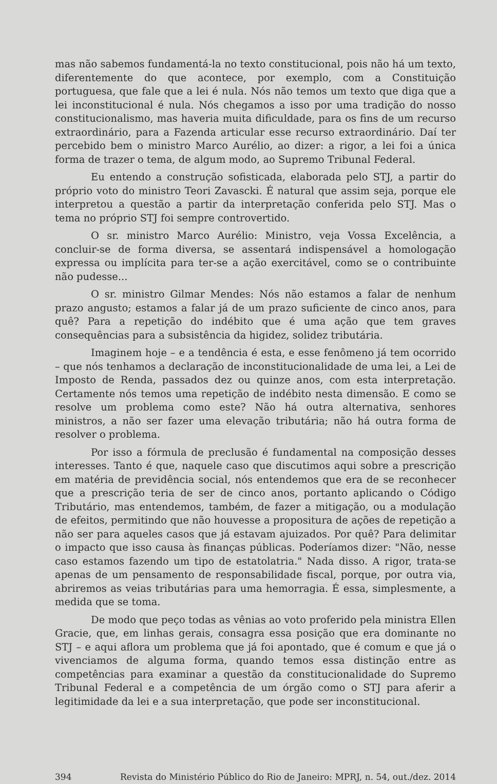mas não sabemos fundamentá-la no texto constitucional, pois não há um texto, diferentemente do que acontece, por exemplo, com a Constituição portuguesa, que fale que a lei é nula. Nós não temos um texto que diga que a lei inconstitucional é nula. Nós chegamos a isso por uma tradição do nosso constitucionalismo, mas haveria muita dificuldade, para os fins de um recurso extraordinário, para a Fazenda articular esse recurso extraordinário. Daí ter percebido bem o ministro Marco Aurélio, ao dizer: a rigor, a lei foi a única forma de trazer o tema, de algum modo, ao Supremo Tribunal Federal.
Eu entendo a construção sofisticada, elaborada pelo STJ, a partir do próprio voto do ministro Teori Zavascki. É natural que assim seja, porque ele interpretou a questão a partir da interpretação conferida pelo STJ. Mas o tema no próprio STJ foi sempre controvertido.
O sr. ministro Marco Aurélio: Ministro, veja Vossa Excelência, a concluir-se de forma diversa, se assentará indispensável a homologação expressa ou implícita para ter-se a ação exercitável, como se o contribuinte não pudesse...
O sr. ministro Gilmar Mendes: Nós não estamos a falar de nenhum prazo angusto; estamos a falar já de um prazo suficiente de cinco anos, para quê? Para a repetição do indébito que é uma ação que tem graves consequências para a subsistência da higidez, solidez tributária.
Imaginem hoje – e a tendência é esta, e esse fenômeno já tem ocorrido – que nós tenhamos a declaração de inconstitucionalidade de uma lei, a Lei de Imposto de Renda, passados dez ou quinze anos, com esta interpretação. Certamente nós temos uma repetição de indébito nesta dimensão. E como se resolve um problema como este? Não há outra alternativa, senhores ministros, a não ser fazer uma elevação tributária; não há outra forma de resolver o problema.
Por isso a fórmula de preclusão é fundamental na composição desses interesses. Tanto é que, naquele caso que discutimos aqui sobre a prescrição em matéria de previdência social, nós entendemos que era de se reconhecer que a prescrição teria de ser de cinco anos, portanto aplicando o Código Tributário, mas entendemos, também, de fazer a mitigação, ou a modulação de efeitos, permitindo que não houvesse a propositura de ações de repetição a não ser para aqueles casos que já estavam ajuizados. Por quê? Para delimitar o impacto que isso causa às finanças públicas. Poderíamos dizer: "Não, nesse caso estamos fazendo um tipo de estatolatria." Nada disso. A rigor, trata-se apenas de um pensamento de responsabilidade fiscal, porque, por outra via, abriremos as veias tributárias para uma hemorragia. É essa, simplesmente, a medida que se toma.
De modo que peço todas as vênias ao voto proferido pela ministra Ellen Gracie, que, em linhas gerais, consagra essa posição que era dominante no STJ – e aqui aflora um problema que já foi apontado, que é comum e que já o vivenciamos de alguma forma, quando temos essa distinção entre as competências para examinar a questão da constitucionalidade do Supremo Tribunal Federal e a competência de um órgão como o STJ para aferir a legitimidade da lei e a sua interpretação, que pode ser inconstitucional.
394 Revista do Ministério Público do Rio de Janeiro: MPRJ, n. 54, out./dez. 2014